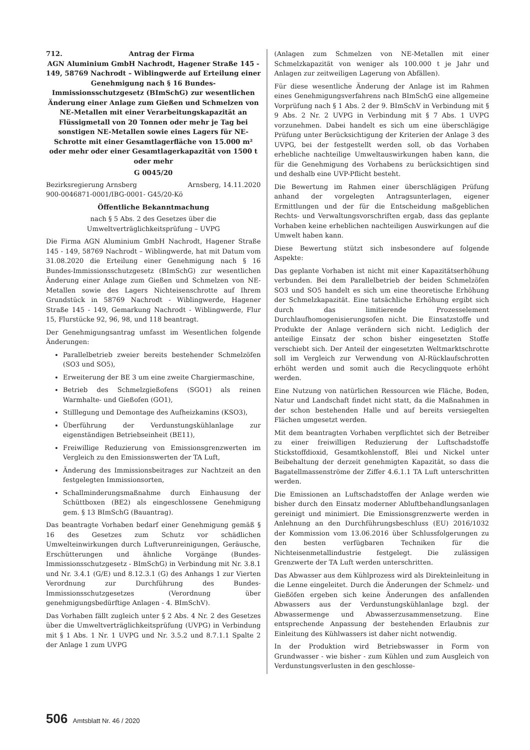712. Antrag der Firma
AGN Aluminium GmbH Nachrodt, Hagener Straße 145 - 149, 58769 Nachrodt – Wiblingwerde auf Erteilung einer Genehmigung nach § 16 Bundes-Immissionsschutzgesetz (BImSchG) zur wesentlichen Änderung einer Anlage zum Gießen und Schmelzen von NE-Metallen mit einer Verarbeitungskapazität an Flüssigmetall von 20 Tonnen oder mehr je Tag bei sonstigen NE-Metallen sowie eines Lagers für NE- Schrotte mit einer Gesamtlagerfläche von 15.000 m² oder mehr oder einer Gesamtlagerkapazität von 1500 t oder mehr
G 0045/20
Bezirksregierung Arnsberg Arnsberg, 14.11.2020
900-0046871-0001/IBG-0001- G45/20-Kö
Öffentliche Bekanntmachung
nach § 5 Abs. 2 des Gesetzes über die Umweltverträglichkeitsprüfung – UVPG
Die Firma AGN Aluminium GmbH Nachrodt, Hagener Straße 145 - 149, 58769 Nachrodt – Wiblingwerde, hat mit Datum vom 31.08.2020 die Erteilung einer Genehmigung nach § 16 Bundes-Immissionsschutzgesetz (BImSchG) zur wesentlichen Änderung einer Anlage zum Gießen und Schmelzen von NE-Metallen sowie des Lagers Nichteisenschrotte auf Ihrem Grundstück in 58769 Nachrodt - Wiblingwerde, Hagener Straße 145 - 149, Gemarkung Nachrodt - Wiblingwerde, Flur 15, Flurstücke 92, 96, 98, und 118 beantragt.
Der Genehmigungsantrag umfasst im Wesentlichen folgende Änderungen:
Parallelbetrieb zweier bereits bestehender Schmelzöfen (SO3 und SO5),
Erweiterung der BE 3 um eine zweite Chargiermaschine,
Betrieb des Schmelzgießofens (SGO1) als reinen Warmhalte- und Gießofen (GO1),
Stilllegung und Demontage des Aufheizkamins (KSO3),
Überführung der Verdunstungskühlanlage zur eigenständigen Betriebseinheit (BE11),
Freiwillige Reduzierung von Emissionsgrenzwerten im Vergleich zu den Emissionswerten der TA Luft,
Änderung des Immissionsbeitrages zur Nachtzeit an den festgelegten Immissionsorten,
Schallminderungsmaßnahme durch Einhausung der Schüttboxen (BE2) als eingeschlossene Genehmigung gem. § 13 BImSchG (Bauantrag).
Das beantragte Vorhaben bedarf einer Genehmigung gemäß § 16 des Gesetzes zum Schutz vor schädlichen Umwelteinwirkungen durch Luftverunreinigungen, Geräusche, Erschütterungen und ähnliche Vorgänge (Bundes-Immissionsschutzgesetz - BImSchG) in Verbindung mit Nr. 3.8.1 und Nr. 3.4.1 (G/E) und 8.12.3.1 (G) des Anhangs 1 zur Vierten Verordnung zur Durchführung des Bundes-Immissionsschutzgesetzes (Verordnung über genehmigungsbedürftige Anlagen - 4. BImSchV).
Das Vorhaben fällt zugleich unter § 2 Abs. 4 Nr. 2 des Gesetzes über die Umweltverträglichkeitsprüfung (UVPG) in Verbindung mit § 1 Abs. 1 Nr. 1 UVPG und Nr. 3.5.2 und 8.7.1.1 Spalte 2 der Anlage 1 zum UVPG
(Anlagen zum Schmelzen von NE-Metallen mit einer Schmelzkapazität von weniger als 100.000 t je Jahr und Anlagen zur zeitweiligen Lagerung von Abfällen).
Für diese wesentliche Änderung der Anlage ist im Rahmen eines Genehmigungsverfahrens nach BImSchG eine allgemeine Vorprüfung nach § 1 Abs. 2 der 9. BImSchV in Verbindung mit § 9 Abs. 2 Nr. 2 UVPG in Verbindung mit § 7 Abs. 1 UVPG vorzunehmen. Dabei handelt es sich um eine überschlägige Prüfung unter Berücksichtigung der Kriterien der Anlage 3 des UVPG, bei der festgestellt werden soll, ob das Vorhaben erhebliche nachteilige Umweltauswirkungen haben kann, die für die Genehmigung des Vorhabens zu berücksichtigen sind und deshalb eine UVP-Pflicht besteht.
Die Bewertung im Rahmen einer überschlägigen Prüfung anhand der vorgelegten Antragsunterlagen, eigener Ermittlungen und der für die Entscheidung maßgeblichen Rechts- und Verwaltungsvorschriften ergab, dass das geplante Vorhaben keine erheblichen nachteiligen Auswirkungen auf die Umwelt haben kann.
Diese Bewertung stützt sich insbesondere auf folgende Aspekte:
Das geplante Vorhaben ist nicht mit einer Kapazitätserhöhung verbunden. Bei dem Parallelbetrieb der beiden Schmelzöfen SO3 und SO5 handelt es sich um eine theoretische Erhöhung der Schmelzkapazität. Eine tatsächliche Erhöhung ergibt sich durch das limitierende Prozesselement Durchlaufhomogenisierungsofen nicht. Die Einsatzstoffe und Produkte der Anlage verändern sich nicht. Lediglich der anteilige Einsatz der schon bisher eingesetzten Stoffe verschiebt sich. Der Anteil der eingesetzten Weltmarktschrotte soll im Vergleich zur Verwendung von Al-Rücklaufschrotten erhöht werden und somit auch die Recyclingquote erhöht werden.
Eine Nutzung von natürlichen Ressourcen wie Fläche, Boden, Natur und Landschaft findet nicht statt, da die Maßnahmen in der schon bestehenden Halle und auf bereits versiegelten Flächen umgesetzt werden.
Mit dem beantragten Vorhaben verpflichtet sich der Betreiber zu einer freiwilligen Reduzierung der Luftschadstoffe Stickstoffdioxid, Gesamtkohlenstoff, Blei und Nickel unter Beibehaltung der derzeit genehmigten Kapazität, so dass die Bagatellmassenströme der Ziffer 4.6.1.1 TA Luft unterschritten werden.
Die Emissionen an Luftschadstoffen der Anlage werden wie bisher durch den Einsatz moderner Abluftbehandlungsanlagen gereinigt und minimiert. Die Emissionsgrenzwerte werden in Anlehnung an den Durchführungsbeschluss (EU) 2016/1032 der Kommission vom 13.06.2016 über Schlussfolgerungen zu den besten verfügbaren Techniken für die Nichteisenmetallindustrie festgelegt. Die zulässigen Grenzwerte der TA Luft werden unterschritten.
Das Abwasser aus dem Kühlprozess wird als Direkteinleitung in die Lenne eingeleitet. Durch die Änderungen der Schmelz- und Gießöfen ergeben sich keine Änderungen des anfallenden Abwassers aus der Verdunstungskühlanlage bzgl. der Abwassermenge und Abwasserzusammensetzung. Eine entsprechende Anpassung der bestehenden Erlaubnis zur Einleitung des Kühlwassers ist daher nicht notwendig.
In der Produktion wird Betriebswasser in Form von Grundwasser - wie bisher - zum Kühlen und zum Ausgleich von Verdunstungsverlusten in den geschlosse-
506 Amtsblatt Nr. 46 / 2020